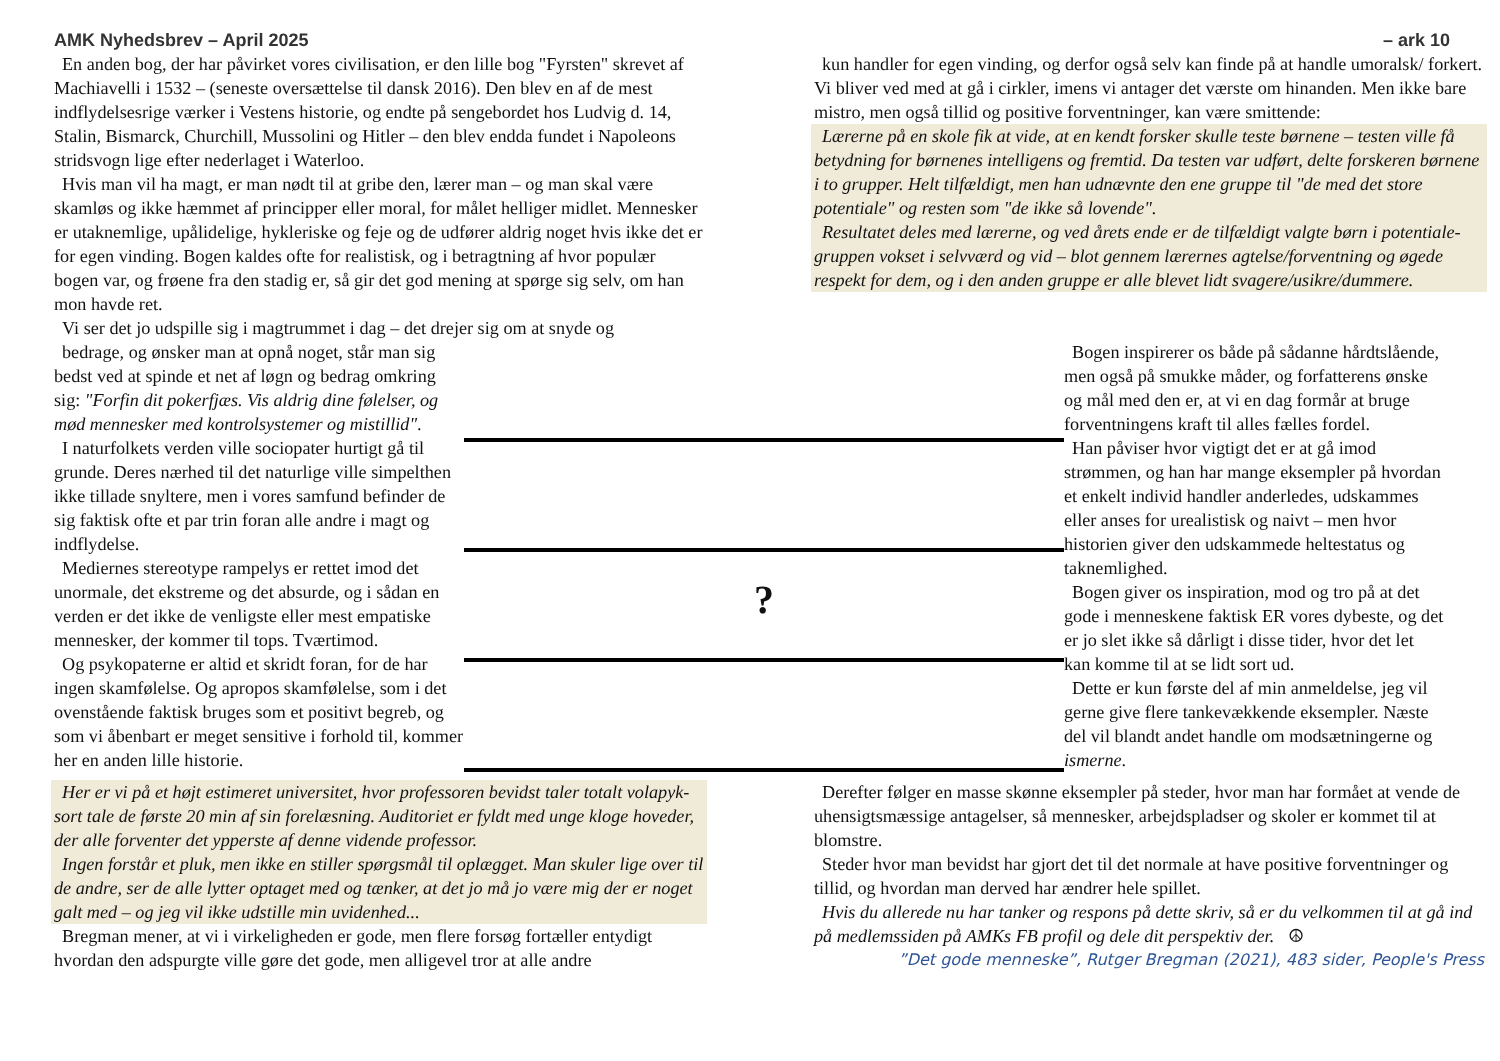AMK Nyhedsbrev – April 2025 – ark 10
En anden bog, der har påvirket vores civilisation, er den lille bog "Fyrsten" skrevet af Machiavelli i 1532 – (seneste oversættelse til dansk 2016). Den blev en af de mest indflydelsesrige værker i Vestens historie, og endte på sengebordet hos Ludvig d. 14, Stalin, Bismarck, Churchill, Mussolini og Hitler – den blev endda fundet i Napoleons stridsvogn lige efter nederlaget i Waterloo.
Hvis man vil ha magt, er man nødt til at gribe den, lærer man – og man skal være skamløs og ikke hæmmet af principper eller moral, for målet helliger midlet. Mennesker er utaknemlige, upålidelige, hykleriske og feje og de udfører aldrig noget hvis ikke det er for egen vinding. Bogen kaldes ofte for realistisk, og i betragtning af hvor populær bogen var, og frøene fra den stadig er, så gir det god mening at spørge sig selv, om han mon havde ret.
Vi ser det jo udspille sig i magtrummet i dag – det drejer sig om at snyde og
kun handler for egen vinding, og derfor også selv kan finde på at handle umoralsk/ forkert. Vi bliver ved med at gå i cirkler, imens vi antager det værste om hinanden. Men ikke bare mistro, men også tillid og positive forventninger, kan være smittende:
Lærerne på en skole fik at vide, at en kendt forsker skulle teste børnene – testen ville få betydning for børnenes intelligens og fremtid. Da testen var udført, delte forskeren børnene i to grupper. Helt tilfældigt, men han udnævnte den ene gruppe til "de med det store potentiale" og resten som "de ikke så lovende".
Resultatet deles med lærerne, og ved årets ende er de tilfældigt valgte børn i potentiale-gruppen vokset i selvværd og vid – blot gennem lærernes agtelse/forventning og øgede respekt for dem, og i den anden gruppe er alle blevet lidt svagere/usikre/dummere.
bedrage, og ønsker man at opnå noget, står man sig bedst ved at spinde et net af løgn og bedrag omkring sig: "Forfin dit pokerfjæs. Vis aldrig dine følelser, og mød mennesker med kontrolsystemer og mistillid".
I naturfolkets verden ville sociopater hurtigt gå til grunde. Deres nærhed til det naturlige ville simpelthen ikke tillade snyltere, men i vores samfund befinder de sig faktisk ofte et par trin foran alle andre i magt og indflydelse.
Mediernes stereotype rampelys er rettet imod det unormale, det ekstreme og det absurde, og i sådan en verden er det ikke de venligste eller mest empatiske mennesker, der kommer til tops. Tværtimod.
Og psykopaterne er altid et skridt foran, for de har ingen skamfølelse. Og apropos skamfølelse, som i det ovenstående faktisk bruges som et positivt begreb, og som vi åbenbart er meget sensitive i forhold til, kommer her en anden lille historie.
?
Bogen inspirerer os både på sådanne hårdtslående, men også på smukke måder, og forfatterens ønske og mål med den er, at vi en dag formår at bruge forventningens kraft til alles fælles fordel.
Han påviser hvor vigtigt det er at gå imod strømmen, og han har mange eksempler på hvordan et enkelt individ handler anderledes, udskammes eller anses for urealistisk og naivt – men hvor historien giver den udskammede heltestatus og taknemlighed.
Bogen giver os inspiration, mod og tro på at det gode i menneskene faktisk ER vores dybeste, og det er jo slet ikke så dårligt i disse tider, hvor det let kan komme til at se lidt sort ud.
Dette er kun første del af min anmeldelse, jeg vil gerne give flere tankevækkende eksempler. Næste del vil blandt andet handle om modsætningerne og ismerne.
Her er vi på et højt estimeret universitet, hvor professoren bevidst taler totalt volapyk-sort tale de første 20 min af sin forelæsning. Auditoriet er fyldt med unge kloge hoveder, der alle forventer det ypperste af denne vidende professor.
Ingen forstår et pluk, men ikke en stiller spørgsmål til oplægget. Man skuler lige over til de andre, ser de alle lytter optaget med og tænker, at det jo må jo være mig der er noget galt med – og jeg vil ikke udstille min uvidenhed...
Bregman mener, at vi i virkeligheden er gode, men flere forsøg fortæller entydigt hvordan den adspurgte ville gøre det gode, men alligevel tror at alle andre
Derefter følger en masse skønne eksempler på steder, hvor man har formået at vende de uhensigtsmæssige antagelser, så mennesker, arbejdspladser og skoler er kommet til at blomstre.
Steder hvor man bevidst har gjort det til det normale at have positive forventninger og tillid, og hvordan man derved har ændrer hele spillet.
Hvis du allerede nu har tanker og respons på dette skriv, så er du velkommen til at gå ind på medlemssiden på AMKs FB profil og dele dit perspektiv der. ☮
”Det gode menneske”, Rutger Bregman (2021), 483 sider, People's Press